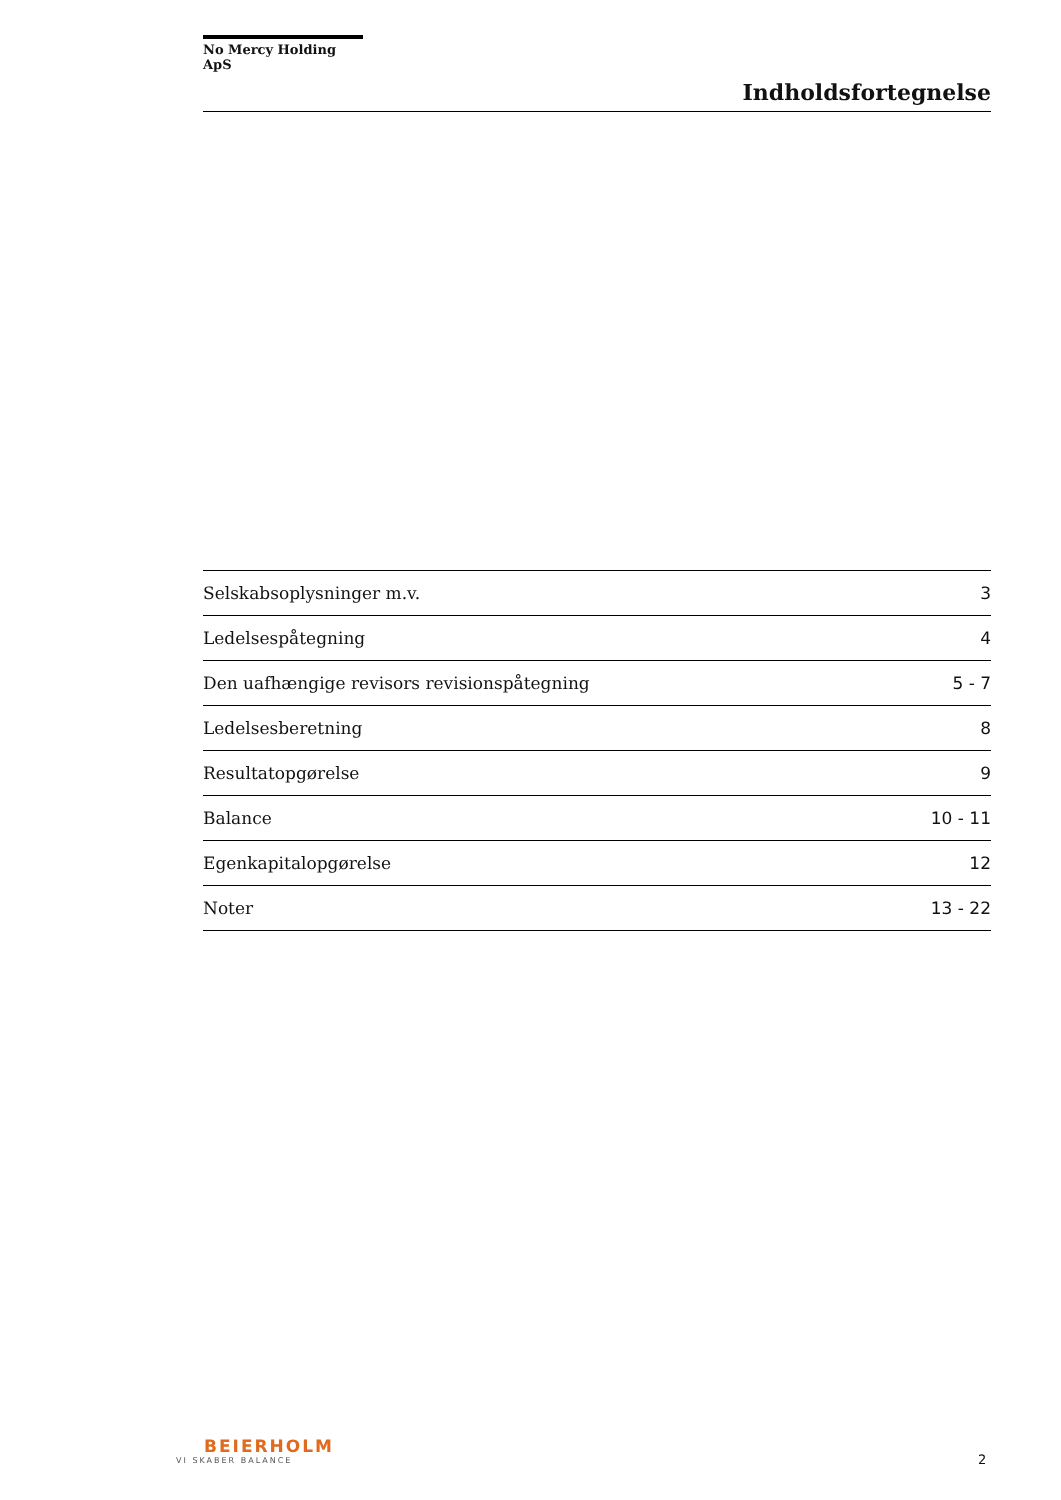No Mercy Holding ApS
Indholdsfortegnelse
| Selskabsoplysninger m.v. | 3 |
| Ledelsespåtegning | 4 |
| Den uafhængige revisors revisionspåtegning | 5 - 7 |
| Ledelsesberetning | 8 |
| Resultatopgørelse | 9 |
| Balance | 10 - 11 |
| Egenkapitalopgørelse | 12 |
| Noter | 13 - 22 |
BEIERHOLM
VI SKABER BALANCE
2